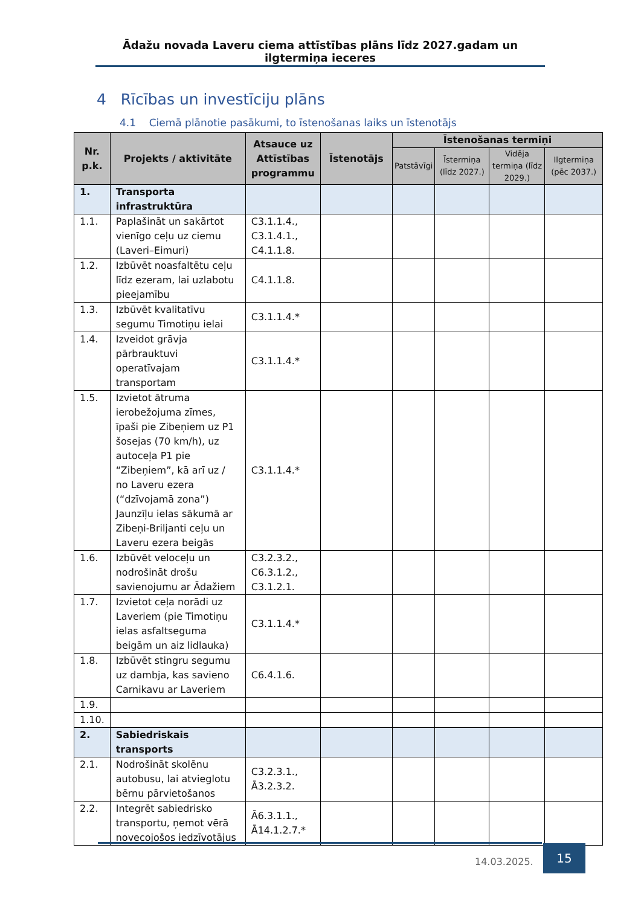Ādažu novada Laveru ciema attīstības plāns līdz 2027.gadam un ilgtermiņa ieceres
4 Rīcības un investīciju plāns
4.1 Ciemā plānotie pasākumi, to īstenošanas laiks un īstenotājs
| Nr. p.k. | Projekts / aktivitāte | Atsauce uz Attīstības programmu | Īstenotājs | Īstenošanas termiņi | | | |
| --- | --- | --- | --- | --- | --- | --- | --- |
| | | | | Patstāvīgi | Īstermiņa (līdz 2027.) | Vidēja termiņa (līdz 2029.) | Ilgtermiņa (pēc 2037.) |
| 1. | Transporta infrastruktūra | | | | | | |
| 1.1. | Paplašināt un sakārtot vienīgo ceļu uz ciemu (Laveri–Eimuri) | C3.1.1.4., C3.1.4.1., C4.1.1.8. | | | | | |
| 1.2. | Izbūvēt noasfaltētu ceļu līdz ezeram, lai uzlabotu pieejamību | C4.1.1.8. | | | | | |
| 1.3. | Izbūvēt kvalitatīvu segumu Timotiņu ielai | C3.1.1.4.* | | | | | |
| 1.4. | Izveidot grāvja pārbrauktuvi operatīvajam transportam | C3.1.1.4.* | | | | | |
| 1.5. | Izvietot ātruma ierobežojuma zīmes, īpaši pie Zibeņiem uz P1 šosejas (70 km/h), uz autoceļa P1 pie “Zibeņiem”, kā arī uz / no Laveru ezera (“dzīvojamā zona”) Jaunzīļu ielas sākumā ar Zibeņi-Briljanti ceļu un Laveru ezera beigās | C3.1.1.4.* | | | | | |
| 1.6. | Izbūvēt veloceļu un nodrošināt drošu savienojumu ar Ādažiem | C3.2.3.2., C6.3.1.2., C3.1.2.1. | | | | | |
| 1.7. | Izvietot ceļa norādi uz Laveriem (pie Timotiņu ielas asfaltseguma beigām un aiz lidlauka) | C3.1.1.4.* | | | | | |
| 1.8. | Izbūvēt stingru segumu uz dambja, kas savieno Carnikavu ar Laveriem | C6.4.1.6. | | | | | |
| 1.9. | | | | | | | |
| 1.10. | | | | | | | |
| 2. | Sabiedriskais transports | | | | | | |
| 2.1. | Nodrošināt skolēnu autobusu, lai atvieglotu bērnu pārvietošanos | C3.2.3.1., Ā3.2.3.2. | | | | | |
| 2.2. | Integrēt sabiedrisko transportu, ņemot vērā novecojošos iedzīvotājus | Ā6.3.1.1., Ā14.1.2.7.* | | | | | |
14.03.2025.
15